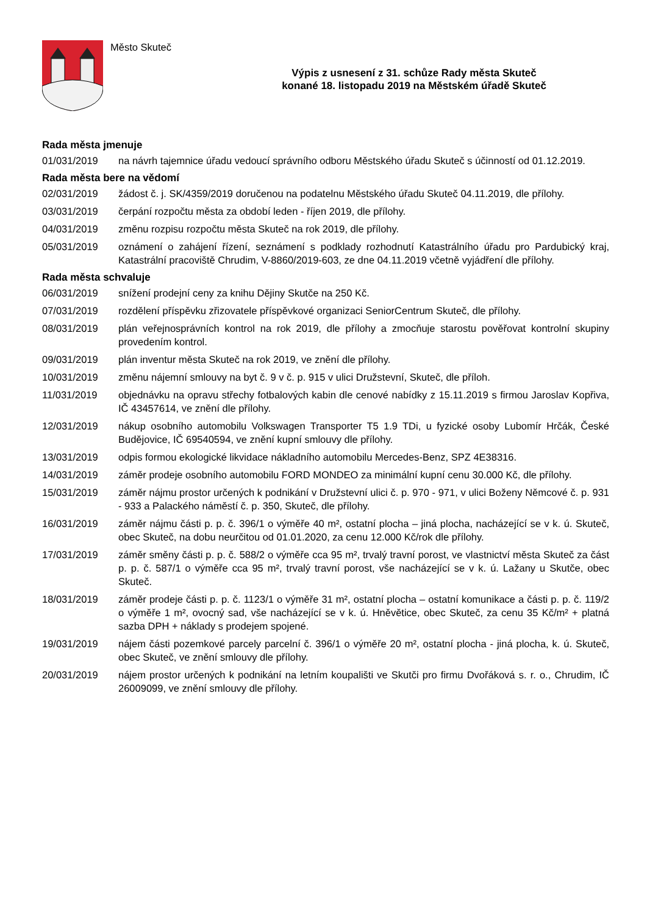Město Skuteč
Výpis z usnesení z 31. schůze Rady města Skuteč
konané 18. listopadu 2019 na Městském úřadě Skuteč
Rada města jmenuje
01/031/2019 na návrh tajemnice úřadu vedoucí správního odboru Městského úřadu Skuteč s účinností od 01.12.2019.
Rada města bere na vědomí
02/031/2019 žádost č. j. SK/4359/2019 doručenou na podatelnu Městského úřadu Skuteč 04.11.2019, dle přílohy.
03/031/2019 čerpání rozpočtu města za období leden - říjen 2019, dle přílohy.
04/031/2019 změnu rozpisu rozpočtu města Skuteč na rok 2019, dle přílohy.
05/031/2019 oznámení o zahájení řízení, seznámení s podklady rozhodnutí Katastrálního úřadu pro Pardubický kraj, Katastrální pracoviště Chrudim, V-8860/2019-603, ze dne 04.11.2019 včetně vyjádření dle přílohy.
Rada města schvaluje
06/031/2019 snížení prodejní ceny za knihu Dějiny Skutče na 250 Kč.
07/031/2019 rozdělení příspěvku zřizovatele příspěvkové organizaci SeniorCentrum Skuteč, dle přílohy.
08/031/2019 plán veřejnosprávních kontrol na rok 2019, dle přílohy a zmocňuje starostu pověřovat kontrolní skupiny provedením kontrol.
09/031/2019 plán inventur města Skuteč na rok 2019, ve znění dle přílohy.
10/031/2019 změnu nájemní smlouvy na byt č. 9 v č. p. 915 v ulici Družstevní, Skuteč, dle příloh.
11/031/2019 objednávku na opravu střechy fotbalových kabin dle cenové nabídky z 15.11.2019 s firmou Jaroslav Kopřiva, IČ 43457614, ve znění dle přílohy.
12/031/2019 nákup osobního automobilu Volkswagen Transporter T5 1.9 TDi, u fyzické osoby Lubomír Hrčák, České Budějovice, IČ 69540594, ve znění kupní smlouvy dle přílohy.
13/031/2019 odpis formou ekologické likvidace nákladního automobilu Mercedes-Benz, SPZ 4E38316.
14/031/2019 záměr prodeje osobního automobilu FORD MONDEO za minimální kupní cenu 30.000 Kč, dle přílohy.
15/031/2019 záměr nájmu prostor určených k podnikání v Družstevní ulici č. p. 970 - 971, v ulici Boženy Němcové č. p. 931 - 933 a Palackého náměstí č. p. 350, Skuteč, dle přílohy.
16/031/2019 záměr nájmu části p. p. č. 396/1 o výměře 40 m², ostatní plocha – jiná plocha, nacházející se v k. ú. Skuteč, obec Skuteč, na dobu neurčitou od 01.01.2020, za cenu 12.000 Kč/rok dle přílohy.
17/031/2019 záměr směny části p. p. č. 588/2 o výměře cca 95 m², trvalý travní porost, ve vlastnictví města Skuteč za část p. p. č. 587/1 o výměře cca 95 m², trvalý travní porost, vše nacházející se v k. ú. Lažany u Skutče, obec Skuteč.
18/031/2019 záměr prodeje části p. p. č. 1123/1 o výměře 31 m², ostatní plocha – ostatní komunikace a části p. p. č. 119/2 o výměře 1 m², ovocný sad, vše nacházející se v k. ú. Hněvětice, obec Skuteč, za cenu 35 Kč/m² + platná sazba DPH + náklady s prodejem spojené.
19/031/2019 nájem části pozemkové parcely parcelní č. 396/1 o výměře 20 m², ostatní plocha - jiná plocha, k. ú. Skuteč, obec Skuteč, ve znění smlouvy dle přílohy.
20/031/2019 nájem prostor určených k podnikání na letním koupališti ve Skutči pro firmu Dvořáková s. r. o., Chrudim, IČ 26009099, ve znění smlouvy dle přílohy.